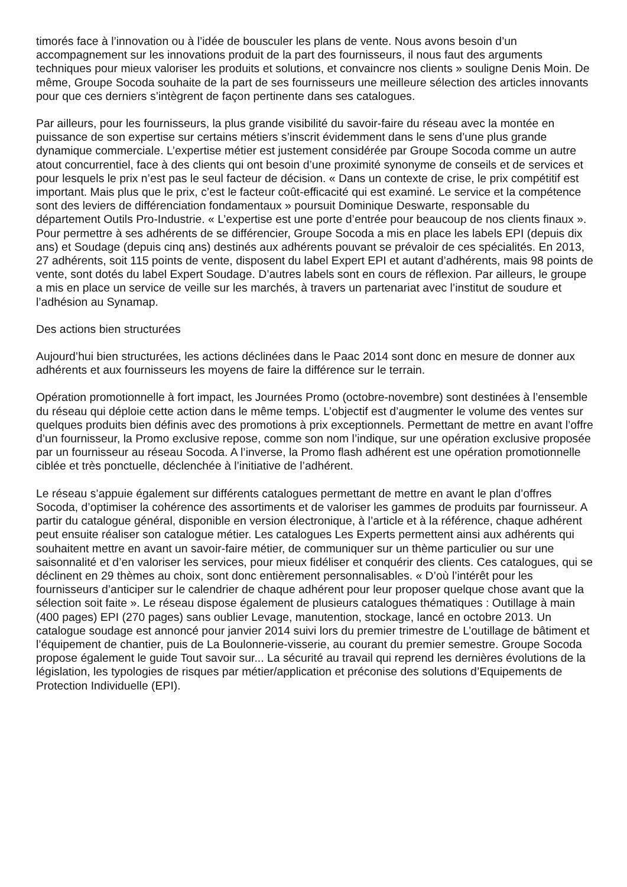timorés face à l’innovation ou à l’idée de bousculer les plans de vente. Nous avons besoin d’un accompagnement sur les innovations produit de la part des fournisseurs, il nous faut des arguments techniques pour mieux valoriser les produits et solutions, et convaincre nos clients » souligne Denis Moin. De même, Groupe Socoda souhaite de la part de ses fournisseurs une meilleure sélection des articles innovants pour que ces derniers s’intègrent de façon pertinente dans ses catalogues.
Par ailleurs, pour les fournisseurs, la plus grande visibilité du savoir-faire du réseau avec la montée en puissance de son expertise sur certains métiers s’inscrit évidemment dans le sens d’une plus grande dynamique commerciale. L’expertise métier est justement considérée par Groupe Socoda comme un autre atout concurrentiel, face à des clients qui ont besoin d’une proximité synonyme de conseils et de services et pour lesquels le prix n’est pas le seul facteur de décision. « Dans un contexte de crise, le prix compétitif est important. Mais plus que le prix, c’est le facteur coût-efficacité qui est examiné. Le service et la compétence sont des leviers de différenciation fondamentaux » poursuit Dominique Deswarte, responsable du département Outils Pro-Industrie. « L’expertise est une porte d’entrée pour beaucoup de nos clients finaux ». Pour permettre à ses adhérents de se différencier, Groupe Socoda a mis en place les labels EPI (depuis dix ans) et Soudage (depuis cinq ans) destinés aux adhérents pouvant se prévaloir de ces spécialités. En 2013, 27 adhérents, soit 115 points de vente, disposent du label Expert EPI et autant d’adhérents, mais 98 points de vente, sont dotés du label Expert Soudage. D’autres labels sont en cours de réflexion. Par ailleurs, le groupe a mis en place un service de veille sur les marchés, à travers un partenariat avec l’institut de soudure et l’adhésion au Synamap.
Des actions bien structurées
Aujourd’hui bien structurées, les actions déclinées dans le Paac 2014 sont donc en mesure de donner aux adhérents et aux fournisseurs les moyens de faire la différence sur le terrain.
Opération promotionnelle à fort impact, les Journées Promo (octobre-novembre) sont destinées à l’ensemble du réseau qui déploie cette action dans le même temps. L’objectif est d’augmenter le volume des ventes sur quelques produits bien définis avec des promotions à prix exceptionnels. Permettant de mettre en avant l’offre d’un fournisseur, la Promo exclusive repose, comme son nom l’indique, sur une opération exclusive proposée par un fournisseur au réseau Socoda. A l’inverse, la Promo flash adhérent est une opération promotionnelle ciblée et très ponctuelle, déclenchée à l’initiative de l’adhérent.
Le réseau s’appuie également sur différents catalogues permettant de mettre en avant le plan d’offres Socoda, d’optimiser la cohérence des assortiments et de valoriser les gammes de produits par fournisseur. A partir du catalogue général, disponible en version électronique, à l’article et à la référence, chaque adhérent peut ensuite réaliser son catalogue métier. Les catalogues Les Experts permettent ainsi aux adhérents qui souhaitent mettre en avant un savoir-faire métier, de communiquer sur un thème particulier ou sur une saisonnalité et d’en valoriser les services, pour mieux fidéliser et conquérir des clients. Ces catalogues, qui se déclinent en 29 thèmes au choix, sont donc entièrement personnalisables. « D’où l’intérêt pour les fournisseurs d’anticiper sur le calendrier de chaque adhérent pour leur proposer quelque chose avant que la sélection soit faite ». Le réseau dispose également de plusieurs catalogues thématiques : Outillage à main (400 pages) EPI (270 pages) sans oublier Levage, manutention, stockage, lancé en octobre 2013. Un catalogue soudage est annoncé pour janvier 2014 suivi lors du premier trimestre de L’outillage de bâtiment et l’équipement de chantier, puis de La Boulonnerie-visserie, au courant du premier semestre. Groupe Socoda propose également le guide Tout savoir sur... La sécurité au travail qui reprend les dernières évolutions de la législation, les typologies de risques par métier/application et préconise des solutions d’Equipements de Protection Individuelle (EPI).